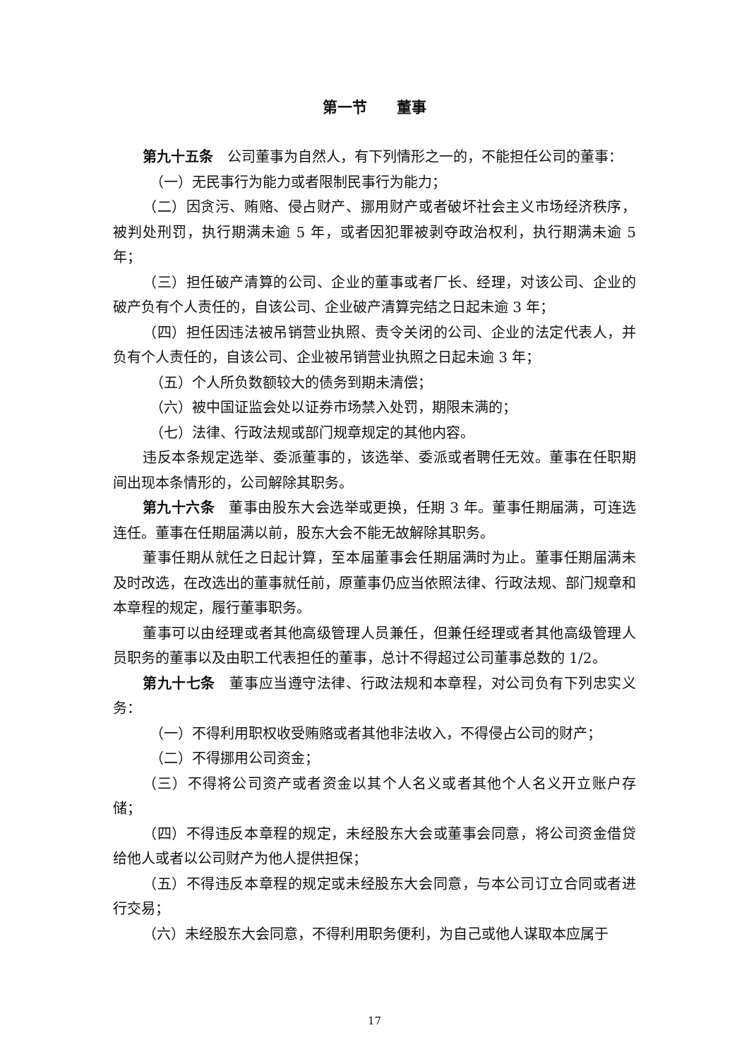第一节　　董事
第九十五条　公司董事为自然人，有下列情形之一的，不能担任公司的董事：
（一）无民事行为能力或者限制民事行为能力；
（二）因贪污、贿赂、侵占财产、挪用财产或者破坏社会主义市场经济秩序，被判处刑罚，执行期满未逾 5 年，或者因犯罪被剥夺政治权利，执行期满未逾 5 年；
（三）担任破产清算的公司、企业的董事或者厂长、经理，对该公司、企业的破产负有个人责任的，自该公司、企业破产清算完结之日起未逾 3 年；
（四）担任因违法被吊销营业执照、责令关闭的公司、企业的法定代表人，并负有个人责任的，自该公司、企业被吊销营业执照之日起未逾 3 年；
（五）个人所负数额较大的债务到期未清偿；
（六）被中国证监会处以证券市场禁入处罚，期限未满的；
（七）法律、行政法规或部门规章规定的其他内容。
违反本条规定选举、委派董事的，该选举、委派或者聘任无效。董事在任职期间出现本条情形的，公司解除其职务。
第九十六条　董事由股东大会选举或更换，任期 3 年。董事任期届满，可连选连任。董事在任期届满以前，股东大会不能无故解除其职务。
董事任期从就任之日起计算，至本届董事会任期届满时为止。董事任期届满未及时改选，在改选出的董事就任前，原董事仍应当依照法律、行政法规、部门规章和本章程的规定，履行董事职务。
董事可以由经理或者其他高级管理人员兼任，但兼任经理或者其他高级管理人员职务的董事以及由职工代表担任的董事，总计不得超过公司董事总数的 1/2。
第九十七条　董事应当遵守法律、行政法规和本章程，对公司负有下列忠实义务：
（一）不得利用职权收受贿赂或者其他非法收入，不得侵占公司的财产；
（二）不得挪用公司资金；
（三）不得将公司资产或者资金以其个人名义或者其他个人名义开立账户存储；
（四）不得违反本章程的规定，未经股东大会或董事会同意，将公司资金借贷给他人或者以公司财产为他人提供担保；
（五）不得违反本章程的规定或未经股东大会同意，与本公司订立合同或者进行交易；
（六）未经股东大会同意，不得利用职务便利，为自己或他人谋取本应属于
17